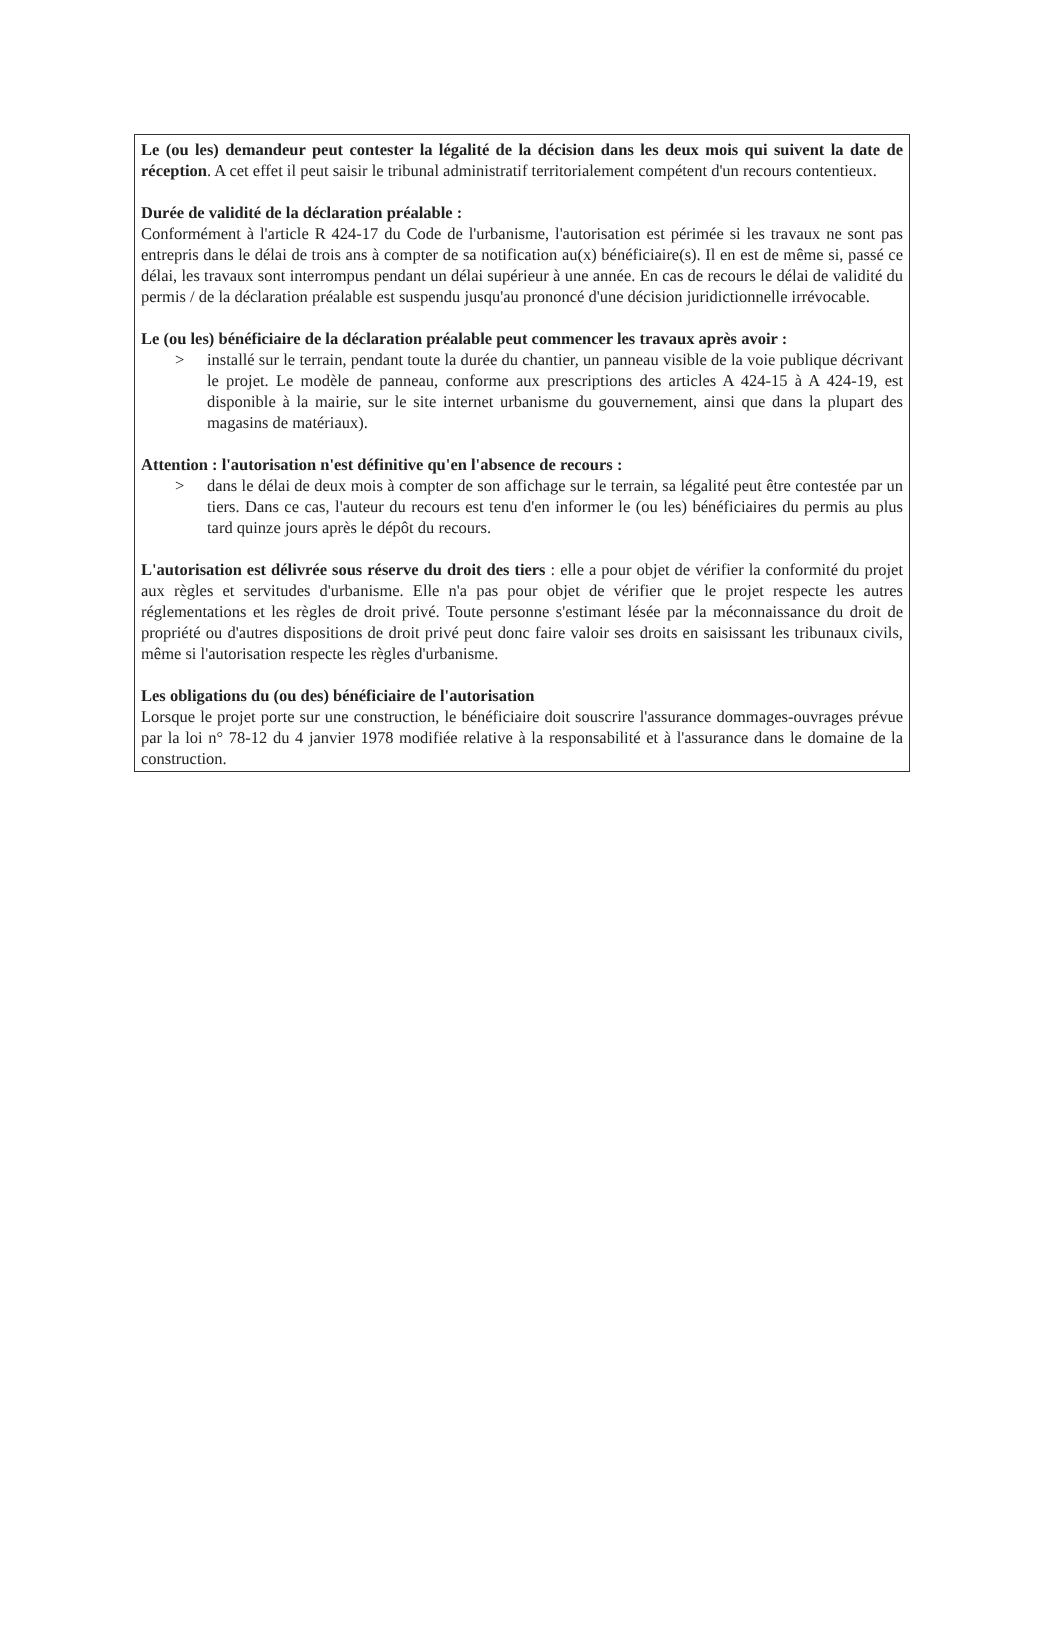Le (ou les) demandeur peut contester la légalité de la décision dans les deux mois qui suivent la date de réception. A cet effet il peut saisir le tribunal administratif territorialement compétent d'un recours contentieux.
Durée de validité de la déclaration préalable :
Conformément à l'article R 424-17 du Code de l'urbanisme, l'autorisation est périmée si les travaux ne sont pas entrepris dans le délai de trois ans à compter de sa notification au(x) bénéficiaire(s). Il en est de même si, passé ce délai, les travaux sont interrompus pendant un délai supérieur à une année. En cas de recours le délai de validité du permis / de la déclaration préalable est suspendu jusqu'au prononcé d'une décision juridictionnelle irrévocable.
Le (ou les) bénéficiaire de la déclaration préalable peut commencer les travaux après avoir :
> installé sur le terrain, pendant toute la durée du chantier, un panneau visible de la voie publique décrivant le projet. Le modèle de panneau, conforme aux prescriptions des articles A 424-15 à A 424-19, est disponible à la mairie, sur le site internet urbanisme du gouvernement, ainsi que dans la plupart des magasins de matériaux).
Attention : l'autorisation n'est définitive qu'en l'absence de recours :
> dans le délai de deux mois à compter de son affichage sur le terrain, sa légalité peut être contestée par un tiers. Dans ce cas, l'auteur du recours est tenu d'en informer le (ou les) bénéficiaires du permis au plus tard quinze jours après le dépôt du recours.
L'autorisation est délivrée sous réserve du droit des tiers : elle a pour objet de vérifier la conformité du projet aux règles et servitudes d'urbanisme. Elle n'a pas pour objet de vérifier que le projet respecte les autres réglementations et les règles de droit privé. Toute personne s'estimant lésée par la méconnaissance du droit de propriété ou d'autres dispositions de droit privé peut donc faire valoir ses droits en saisissant les tribunaux civils, même si l'autorisation respecte les règles d'urbanisme.
Les obligations du (ou des) bénéficiaire de l'autorisation
Lorsque le projet porte sur une construction, le bénéficiaire doit souscrire l'assurance dommages-ouvrages prévue par la loi n° 78-12 du 4 janvier 1978 modifiée relative à la responsabilité et à l'assurance dans le domaine de la construction.